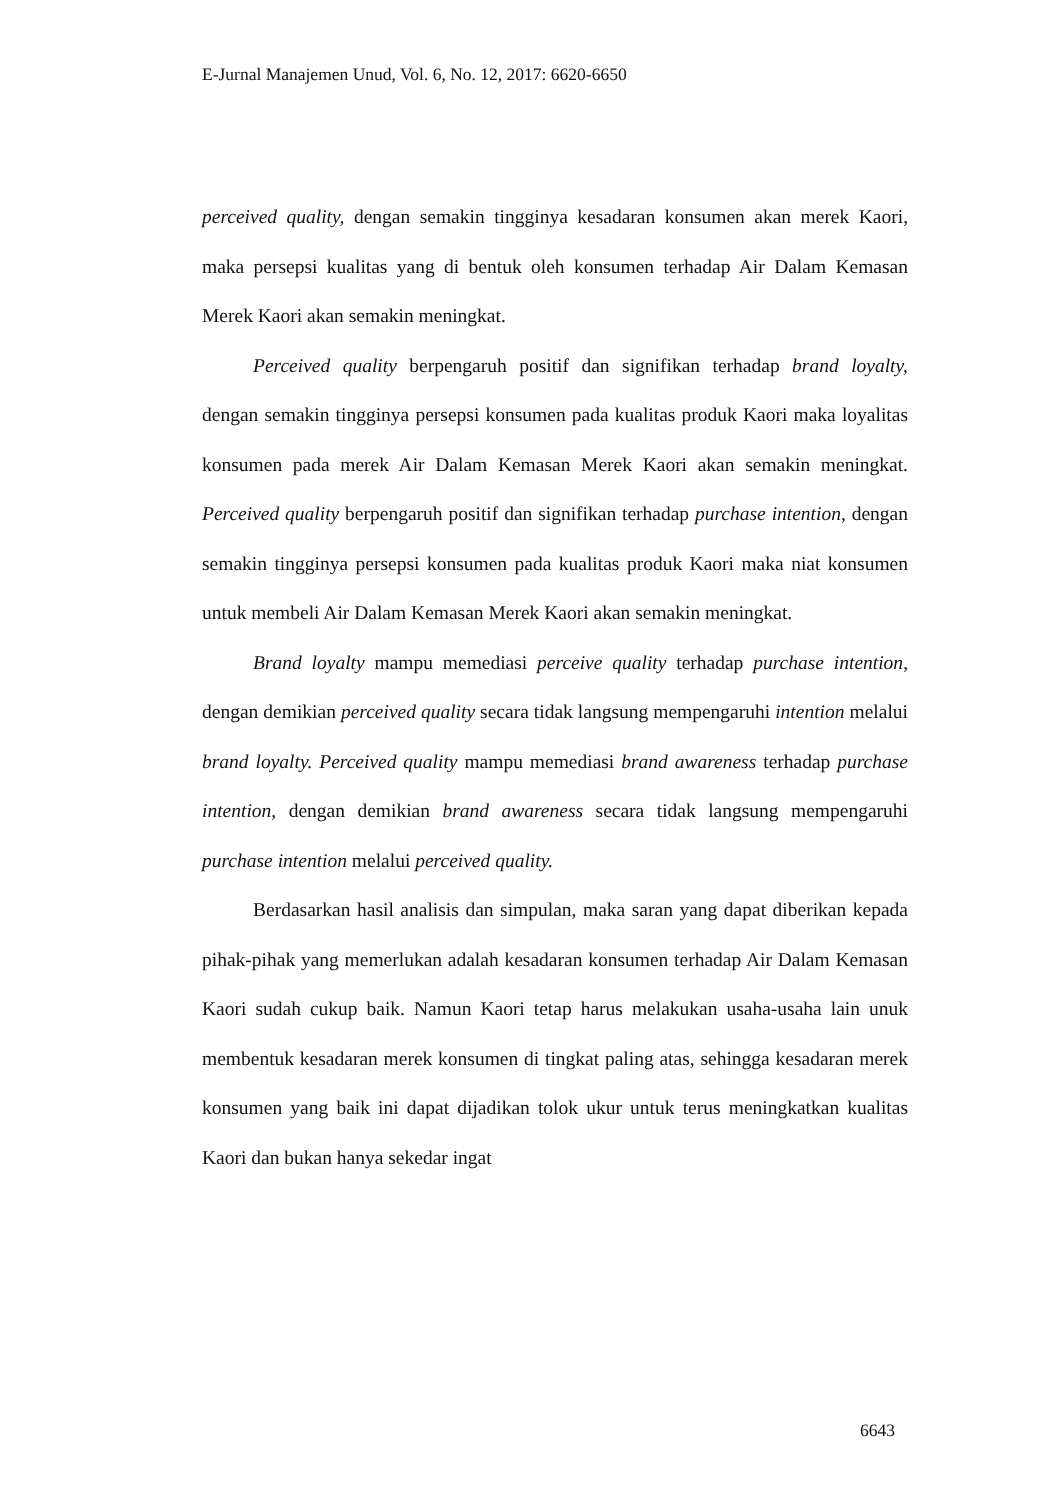E-Jurnal Manajemen Unud, Vol. 6, No. 12, 2017: 6620-6650
perceived quality, dengan semakin tingginya kesadaran konsumen akan merek Kaori, maka persepsi kualitas yang di bentuk oleh konsumen terhadap Air Dalam Kemasan Merek Kaori akan semakin meningkat.
Perceived quality berpengaruh positif dan signifikan terhadap brand loyalty, dengan semakin tingginya persepsi konsumen pada kualitas produk Kaori maka loyalitas konsumen pada merek Air Dalam Kemasan Merek Kaori akan semakin meningkat. Perceived quality berpengaruh positif dan signifikan terhadap purchase intention, dengan semakin tingginya persepsi konsumen pada kualitas produk Kaori maka niat konsumen untuk membeli Air Dalam Kemasan Merek Kaori akan semakin meningkat.
Brand loyalty mampu memediasi perceive quality terhadap purchase intention, dengan demikian perceived quality secara tidak langsung mempengaruhi intention melalui brand loyalty. Perceived quality mampu memediasi brand awareness terhadap purchase intention, dengan demikian brand awareness secara tidak langsung mempengaruhi purchase intention melalui perceived quality.
Berdasarkan hasil analisis dan simpulan, maka saran yang dapat diberikan kepada pihak-pihak yang memerlukan adalah kesadaran konsumen terhadap Air Dalam Kemasan Kaori sudah cukup baik. Namun Kaori tetap harus melakukan usaha-usaha lain unuk membentuk kesadaran merek konsumen di tingkat paling atas, sehingga kesadaran merek konsumen yang baik ini dapat dijadikan tolok ukur untuk terus meningkatkan kualitas Kaori dan bukan hanya sekedar ingat
6643